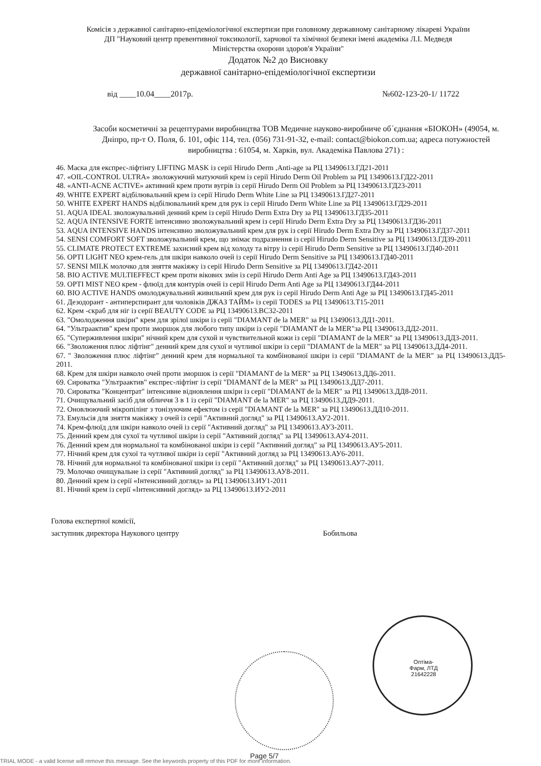Комісія з державної санітарно-епідеміологічної експертизи при головному державному санітарному лікареві України
ДП "Науковий центр превентивної токсикології, харчової та хімічної безпеки імені академіка Л.І. Медведя
Міністерства охорони здоров'я України"
Додаток №2 до Висновку
державної санітарно-епідеміологічної експертизи
від ____10.04____2017р. №602-123-20-1/ 11722
Засоби косметичні за рецептурами виробництва ТОВ Медичне науково-виробниче об´єднання «БІОКОН» (49054, м. Дніпро, пр-т О. Поля, б. 101, офіс 114, тел. (056) 731-91-32, e-mail: contact@biokon.com.ua; адреса потужностей виробництва : 61054, м. Харків, вул. Академіка Павлова 271) :
46. Маска для експрес-ліфтінгу LIFTING MASK із серії Hirudo Derm ,Anti-age за РЦ 13490613.ГД21-2011
47. «OIL-CONTROL ULTRA» зволожуючий матуючий крем із серії Hirudo Derm Oil Problem за РЦ 13490613.ГД22-2011
48. «ANTI-ACNE ACTIVE» активний крем проти вугрів із серії Hirudo Derm Oil Problem за РЦ 13490613.ГД23-2011
49. WHITE EXPERT відбілювальний крем із серії Hirudo Derm White Line за РЦ 13490613.ГД27-2011
50. WHITE EXPERT HANDS відбілювальний крем для рук із серії Hirudo Derm White Line за РЦ 13490613.ГД29-2011
51. AQUA IDEAL зволожувальний денний крем із серії Hirudo Derm Extra Dry за РЦ 13490613.ГД35-2011
52. AQUA INTENSIVE FORTE інтенсивно зволожувальний крем із серії Hirudo Derm Extra Dry за РЦ 13490613.ГД36-2011
53. AQUA INTENSIVE HANDS інтенсивно зволожувальний крем для рук із серії Hirudo Derm Extra Dry за РЦ 13490613.ГД37-2011
54. SENSI COMFORT SOFT зволожувальний крем, що знімає подразнення із серії Hirudo Derm Sensitive за РЦ 13490613.ГД39-2011
55. CLIMATE PROTECT EXTREME захисний крем від холоду та вітру із серії Hirudo Derm Sensitive за РЦ 13490613.ГД40-2011
56. OPTI LIGHT NEO крем-гель для шкіри навколо очей із серії Hirudo Derm Sensitive за РЦ 13490613.ГД40-2011
57. SENSI MILK молочко для зняття макіяжу із серії Hirudo Derm Sensitive за РЦ 13490613.ГД42-2011
58. BIO ACTIVE MULTIEFFECT крем проти вікових змін із серії Hirudo Derm Anti Age за РЦ 13490613.ГД43-2011
59. OPTI MIST NEO крем - флюїд для контурів очей із серії Hirudo Derm Anti Age за РЦ 13490613.ГД44-2011
60. BIO ACTIVE HANDS омолоджувальний живильний крем для рук із серії Hirudo Derm Anti Age за РЦ 13490613.ГД45-2011
61. Дезодорант - антиперспирант для чоловіків ДЖАЗ ТАЙМ» із серії TODES за РЦ 13490613.Т15-2011
62. Крем -скраб для ніг із серії BEAUTY CODE за РЦ 13490613.ВС32-2011
63. "Омолодження шкіри" крем для зрілої шкіри із серії "DIAMANT de la MER" за РЦ 13490613.ДД1-2011.
64. "Ультраактив" крем проти зморшок для любого типу шкіри із серії "DIAMANT de la MER"за РЦ 13490613.ДД2-2011.
65. "Суперживлення шкіри" нічний крем для сухой и чувствительной кожи із серії "DIAMANT de la MER" за РЦ 13490613.ДД3-2011.
66. "Зволоження плюс ліфтінг" денний крем для сухої и чутливої шкіри із серії "DIAMANT de la MER" за РЦ 13490613.ДД4-2011.
67. " Зволоження плюс ліфтінг" денний крем для нормальної та комбінованої шкіри із серії "DIAMANT de la MER" за РЦ 13490613.ДД5-2011.
68. Крем для шкіри навколо очей проти зморшок із серії "DIAMANT de la MER" за РЦ 13490613.ДД6-2011.
69. Сироватка "Ультраактив" експрес-ліфтінг із серії "DIAMANT de la MER" за РЦ 13490613.ДД7-2011.
70. Сироватка "Концентрат" інтенсивне відновлення шкіри із серії "DIAMANT de la MER" за РЦ 13490613.ДД8-2011.
71. Очищувальний засіб для обличчя 3 в 1 із серії "DIAMANT de la MER" за РЦ 13490613.ДД9-2011.
72. Оновлюючий мікропілінг з тонізуючим ефектом із серії "DIAMANT de la MER" за РЦ 13490613.ДД10-2011.
73. Емульсія для зняття макіяжу з очей із серії "Активний догляд" за РЦ 13490613.АУ2-2011.
74. Крем-флюїд для шкіри навколо очей із серії "Активний догляд" за РЦ 13490613.АУ3-2011.
75. Денний крем для сухої та чутливої шкіри із серії "Активний догляд" за РЦ 13490613.АУ4-2011.
76. Денний крем для нормальної та комбінованої шкіри із серії "Активний догляд" за РЦ 13490613.АУ5-2011.
77. Нічний крем для сухої та чутливої шкіри із серії "Активний догляд за РЦ 13490613.АУ6-2011.
78. Нічний для нормальної та комбінованої шкіри із серії "Активний догляд" за РЦ 13490613.АУ7-2011.
79. Молочко очищувальне із серії "Активний догляд" за РЦ 13490613.АУ8-2011.
80. Денний крем із серії «Інтенсивний догляд» за РЦ 13490613.ИУ1-2011
81. Нічний крем із серії «Інтенсивний догляд» за РЦ 13490613.ИУ2-2011
Голова експертної комісії,
заступник директора Наукового центру
Бобильова
Оптіма-Фарм, ЛТД 21642228
TRIAL MODE - a valid license will remove this message. See the keywords property of this PDF for more information.
Page 5/7